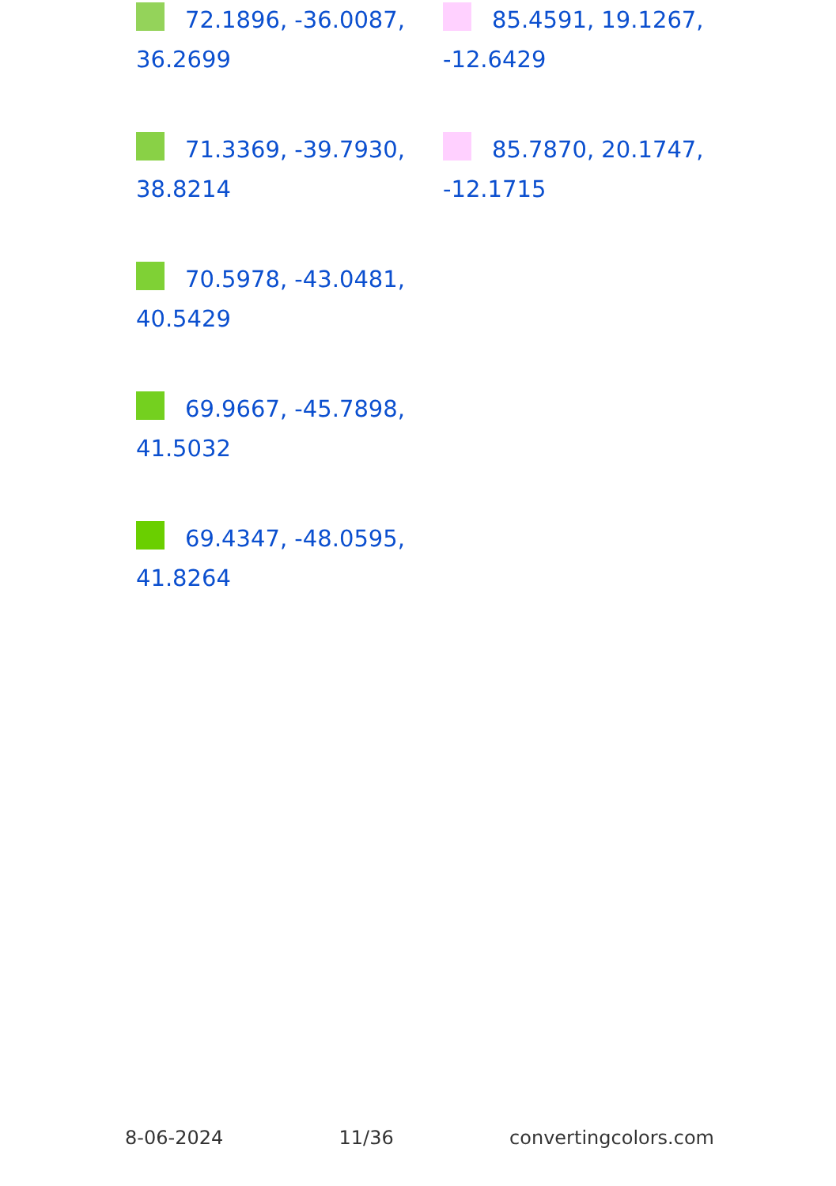72.1896, -36.0087, 36.2699
71.3369, -39.7930, 38.8214
70.5978, -43.0481, 40.5429
69.9667, -45.7898, 41.5032
69.4347, -48.0595, 41.8264
85.4591, 19.1267, -12.6429
85.7870, 20.1747, -12.1715
8-06-2024 11/36 convertingcolors.com